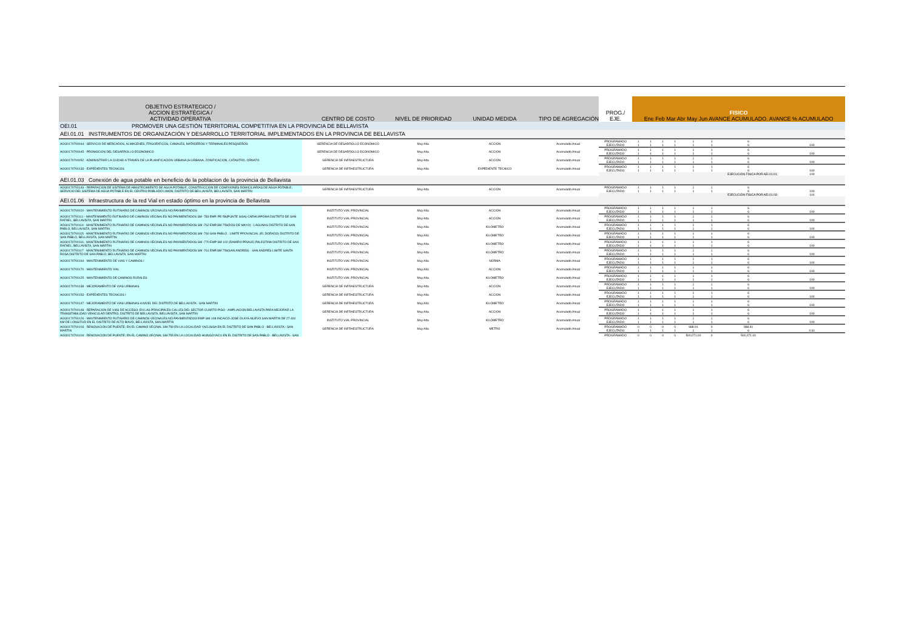| OBJETIVO ESTRATEGICO / ACCION ESTRATÉGICA / ACTIVIDAD OPERATIVA | CENTRO DE COSTO | NIVEL DE PRIORIDAD | UNIDAD MEDIDA | TIPO DE AGREGACIÓN | PROG./ EJE. | FISICO Ene Feb Mar Abr May Jun AVANCE ACUMULADO. AVANCE % ACUMULADO | | | | | | | |
| --- | --- | --- | --- | --- | --- | --- | --- | --- | --- | --- | --- | --- | --- |
| OEI.01 PROMOVER UNA GESTIÓN TERRITORIAL COMPETITIVA EN LA PROVINCIA DE BELLAVISTA | | | | | | | | | | | | | |
| AEI.01.01 INSTRUMENTOS DE ORGANIZACIÓN Y DESARROLLO TERRITORIAL IMPLEMENTADOS EN LA PROVINCIA DE BELLAVISTA | | | | | | | | | | | | | |
| AOI30170700044 - SERVICIO DE MERCADOS, ALMACENES, FRIGORIFICOS, CAMALES, MATADEROS Y TERMINALES PESQUEROS | GERENCIA DE DESARROLLO ECONOMICO | Muy Alta | ACCION | Acumulado Anual | PROGRAMADO | 1 | 1 | 1 | 1 | 1 | 1 | 6 | |
| | | | | | EJECUTADO | 1 | 1 | 1 | 1 | 1 | 1 | 6 | 100 |
| AOI30170700045 - PROMOCION DEL DESARROLLO ECONOMICO | GERENCIA DE DESARROLLO ECONOMICO | Muy Alta | ACCION | Acumulado Anual | PROGRAMADO | 1 | 1 | 1 | 1 | 1 | 1 | 6 | |
| | | | | | EJECUTADO | 1 | 1 | 1 | 1 | 1 | 1 | 6 | 100 |
| AOI30170700052 - ADMINISTRAR LA CIUDAD A TRAVES DE LA PLANIFICACION URBANA (H.URBANA, ZONIFICACION, CATASTRO, ORNATO | GERENCIA DE INFRAESTRUCTURA | Muy Alta | ACCION | Acumulado Anual | PROGRAMADO | 1 | 1 | 1 | 1 | 1 | 1 | 6 | |
| | | | | | EJECUTADO | 1 | 1 | 1 | 1 | 1 | 1 | 6 | 100 |
| AOI30170700133 - EXPEDIENTES TECNICOS | GERENCIA DE INFRAESTRUCTURA | Muy Alta | EXPEDIENTE TECNICO | Acumulado Anual | PROGRAMADO | 1 | 1 | 1 | 1 | 1 | 1 | 6 | |
| | | | | | EJECUTADO | 1 | 1 | 1 | 1 | 1 | 1 | 6 | 100 |
| | | | | | EJECUCIÓN FÍSICA POR AEI.01.01: | | | | | | | | 100 |
| AEI.01.03 Conexión de agua potable en beneficio de la poblacion de la provincia de Bellavista | | | | | | | | | | | | | |
| AOI30170700149 - REPARACION DE SISTEMA DE ABASTECIMIENTO DE AGUA POTABLE; CONSTRUCCION DE CONEXIONES DOMICILIARIAS DE AGUA POTABLE; SERVICIO DEL SISTEMA DE AGUA POTABLE EN EL CENTRO POBLADO LIMON, DISTRITO DE BELLAVISTA, BELLAVISTA, SAN MARTIN | GERENCIA DE INFRAESTRUCTURA | Muy Alta | ACCION | Acumulado Anual | PROGRAMADO | 1 | 1 | 1 | 1 | 1 | 1 | 6 | |
| | | | | | EJECUTADO | 1 | 1 | 1 | 1 | 1 | 1 | 6 | 100 |
| | | | | | EJECUCIÓN FÍSICA POR AEI.01.03: | | | | | | | | 100 |
| AEI.01.06 Infraestructura de la red Vial en estado óptimo en la provincia de Bellavista | | | | | | | | | | | | | |
| AOI30170700020 - MANTENIMIENTO RUTINARIO DE CAMINOS VECINALES NO PAVIMENTADOS | INSTITUTO VIAL PROVINCIAL | Muy Alta | ACCION | Acumulado Anual | PROGRAMADO | 1 | 1 | 1 | 1 | 1 | 1 | 6 | |
| | | | | | EJECUTADO | 1 | 1 | 1 | 1 | 1 | 1 | 6 | 100 |
| AOI30170700111 - MANTENIMIENTO RUTINARIO DE CAMINOS VECINALES NO PAVIMENTADOS SM -783 EMP. PE-5N(PUNTE SISA)-CARHUAPOMA DISTRITO DE SAN RAFAEL, BELLAVISTA, SAN MARTIN | INSTITUTO VIAL PROVINCIAL | Muy Alta | ACCION | Acumulado Anual | PROGRAMADO | 1 | 1 | 1 | 1 | 1 | 1 | 6 | |
| | | | | | EJECUTADO | 1 | 1 | 1 | 1 | 1 | 1 | 6 | 100 |
| AOI30170700114 - MANTENIMIENTO RUTINARIO DE CAMINOS VECINALES NO PAVIMENTADOS SM -762 EMP.SM-759(DOS DE MAYO) - LAGUNAS DISTRITO DE SAN PABLO, BELLAVISTA, SAN MARTIN | INSTITUTO VIAL PROVINCIAL | Muy Alta | KILOMETRO | Acumulado Anual | PROGRAMADO | 1 | 1 | 1 | 1 | 1 | 1 | 6 | |
| | | | | | EJECUTADO | 1 | 1 | 1 | 1 | 1 | 1 | 6 | 100 |
| AOI30170700115 - MANTENIMIENTO RUTINARIO DE CAMINOS VECINALES NO PAVIMENTADOS SM -760 SAN PABLO - LIMITE PROVINCIAL (EL DORADO) DISTRITO DE SAN PABLO, BELLAVISTA, SAN MARTIN | INSTITUTO VIAL PROVINCIAL | Muy Alta | KILOMETRO | Acumulado Anual | PROGRAMADO | 1 | 1 | 1 | 1 | 1 | 1 | 6 | |
| | | | | | EJECUTADO | 1 | 1 | 1 | 1 | 1 | 1 | 6 | 100 |
| AOI30170700116 - MANTENIMIENTO RUTINARIO DE CAMINOS VECINALES NO PAVIMENTADOS SM -770 EMP SM 102 (RAMIRO PRIALE)-PALESTINA DISTRITO DE SAN RAFAEL, BELLAVISTA, SAN MARTIN | INSTITUTO VIAL PROVINCIAL | Muy Alta | KILOMETRO | Acumulado Anual | PROGRAMADO | 1 | 1 | 1 | 1 | 1 | 1 | 6 | |
| | | | | | EJECUTADO | 1 | 1 | 1 | 1 | 1 | 1 | 6 | 100 |
| AOI30170700117 - MANTENIMIENTO RUTINARIO DE CAMINOS VECINALES NO PAVIMENTADOS SM -761 EMP.SM-759(SAN ANDRES) - SAN ANDRES-LIMITE SANTA ROSA DISTRITO DE SAN PABLO, BELLAVISTA, SAN MARTIN | INSTITUTO VIAL PROVINCIAL | Muy Alta | KILOMETRO | Acumulado Anual | PROGRAMADO | 1 | 1 | 1 | 1 | 1 | 1 | 6 | |
| | | | | | EJECUTADO | 1 | 1 | 1 | 1 | 1 | 1 | 6 | 100 |
| AOI30170700164 - MANTENIMIENTO DE VIAS Y CAMINOS I | INSTITUTO VIAL PROVINCIAL | Muy Alta | NORMA | Acumulado Anual | PROGRAMADO | 1 | 1 | 1 | 1 | 1 | 1 | 6 | |
| | | | | | EJECUTADO | 1 | 1 | 1 | 1 | 1 | 1 | 6 | 100 |
| AOI30170700170 - MANTENIMIENTO VIAL | INSTITUTO VIAL PROVINCIAL | Muy Alta | ACCION | Acumulado Anual | PROGRAMADO | 1 | 1 | 1 | 1 | 1 | 1 | 6 | |
| | | | | | EJECUTADO | 1 | 1 | 1 | 1 | 1 | 1 | 6 | 100 |
| AOI30170700125 - MANTENIMIENTO DE CAMINOS RURALES | INSTITUTO VIAL PROVINCIAL | Muy Alta | KILOMETRO | Acumulado Anual | PROGRAMADO | 1 | 1 | 1 | 1 | 1 | 1 | 6 | |
| | | | | | EJECUTADO | 1 | 1 | 1 | 1 | 1 | 1 | 6 | 100 |
| AOI30170700138 - MEJORAMIENTO DE VIAS URBANAS | GERENCIA DE INFRAESTRUCTURA | Muy Alta | ACCION | Acumulado Anual | PROGRAMADO | 1 | 1 | 1 | 1 | 1 | 1 | 6 | |
| | | | | | EJECUTADO | 1 | 1 | 1 | 1 | 1 | 1 | 6 | 100 |
| AOI30170700153 - EXPEDIENTES TECNICOS I | GERENCIA DE INFRAESTRUCTURA | Muy Alta | ACCION | Acumulado Anual | PROGRAMADO | 1 | 1 | 1 | 1 | 1 | 1 | 6 | |
| | | | | | EJECUTADO | 1 | 1 | 1 | 1 | 1 | 1 | 6 | 100 |
| AOI30170700147 - MEJORAMIENTO DE VIAS URBANAS A NIVEL DEL DISTRITO DE BELLAVISTA - SAN MARTIN | GERENCIA DE INFRAESTRUCTURA | Muy Alta | KILOMETRO | Acumulado Anual | PROGRAMADO | 1 | 1 | 1 | 1 | 1 | 1 | 6 | |
| | | | | | EJECUTADO | 1 | 1 | 1 | 1 | 1 | 1 | 6 | 100 |
| AOI30170700148 - REPARACION DE VIAS DE ACCESO; EN LAS PRINCIPALES CALLES DEL SECTOR CUARTO PISO - AMPLIACION BELLAVISTA PARA MEJORAR LA TRANSITABILIDAD VEHICULAR DENTRO, DISTRITO DE BELLAVISTA, BELLAVISTA, SAN MARTIN | GERENCIA DE INFRAESTRUCTURA | Muy Alta | ACCION | Acumulado Anual | PROGRAMADO | 1 | 1 | 1 | 1 | 1 | 1 | 6 | |
| | | | | | EJECUTADO | 1 | 1 | 1 | 1 | 1 | 1 | 6 | 100 |
| AOI30170700126 - MANTENIMIENTO RUTINARIO DE CAMINOS VECINALES NO PAVIMENTADOS EMP-SM-108-INCAICO-JOSE OLAYA-NUEVO SAN MARTIN DE 27.400 KM DE LONGITUD EN EL DISTRITO DE ALTO BIAVO, BELLAVISTA, SAN MARTIN | INSTITUTO VIAL PROVINCIAL | Muy Alta | KILOMETRO | Acumulado Anual | PROGRAMADO | 1 | 1 | 1 | 1 | 1 | 1 | 6 | |
| | | | | | EJECUTADO | 1 | 1 | 1 | 1 | 1 | 1 | 6 | 100 |
| AOI30170700103 - RENOVACION DE PUENTE; EN EL CAMINO VECINAL SM-759 EN LA LOCALIDAD YACUSISA EN EL DISTRITO DE SAN PABLO - BELLAVISTA - SAN MARTIN | GERENCIA DE INFRAESTRUCTURA | Muy Alta | METRO | Acumulado Anual | PROGRAMADO | 0 | 0 | 0 | 0 | 988.91 | 0 | 988.91 | |
| | | | | | EJECUTADO | 1 | 1 | 1 | 1 | 1 | 1 | 6 | 0.61 |
| AOI30170700104 - RENOVACION DE PUENTE; EN EL CAMINO VECINAL SM-755 EN LA LOCALIDAD HUINGOYACU EN EL DISTRITO DE SAN PABLO - BELLAVISTA - SAN | | | | | PROGRAMADO | 0 | 0 | 0 | 0 | 500,071.00 | 0 | 500,071.00 | |